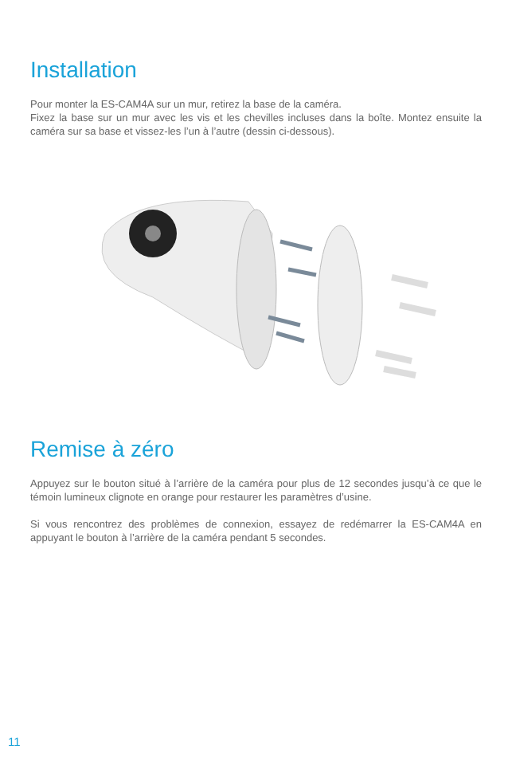Installation
Pour monter la ES-CAM4A sur un mur, retirez la base de la caméra.
Fixez la base sur un mur avec les vis et les chevilles incluses dans la boîte. Montez ensuite la caméra sur sa base et vissez-les l’un à l’autre (dessin ci-dessous).
Remise à zéro
Appuyez sur le bouton situé à l’arrière de la caméra pour plus de 12 secondes jusqu’à ce que le témoin lumineux clignote en orange pour restaurer les paramètres d’usine.
Si vous rencontrez des problèmes de connexion, essayez de redémarrer la ES-CAM4A en appuyant le bouton à l’arrière de la caméra pendant 5 secondes.
11